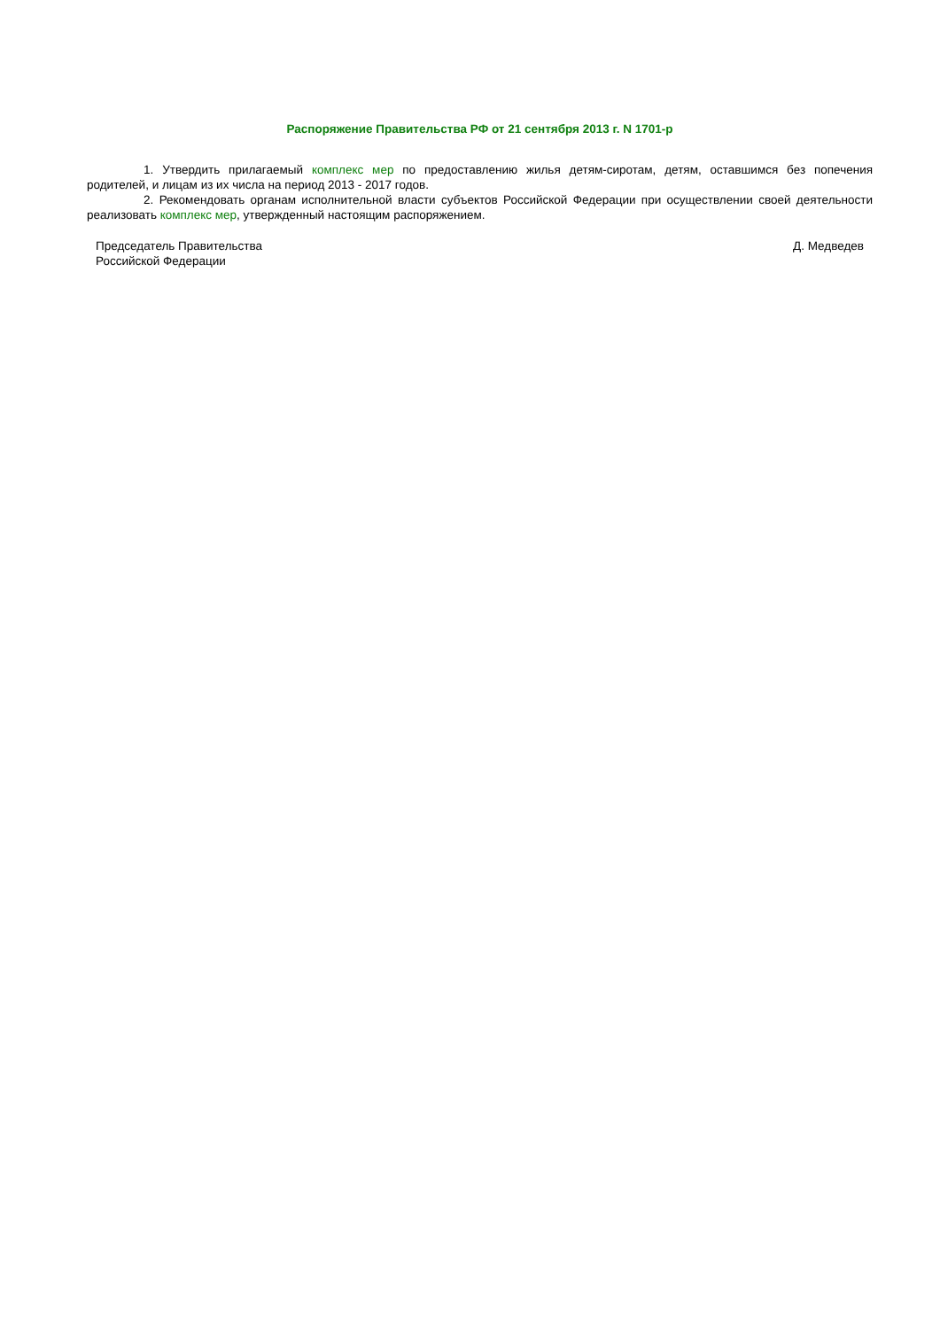Распоряжение Правительства РФ от 21 сентября 2013 г. N 1701-р
1. Утвердить прилагаемый комплекс мер по предоставлению жилья детям-сиротам, детям, оставшимся без попечения родителей, и лицам из их числа на период 2013 - 2017 годов.
2. Рекомендовать органам исполнительной власти субъектов Российской Федерации при осуществлении своей деятельности реализовать комплекс мер, утвержденный настоящим распоряжением.
Председатель Правительства
Российской Федерации
Д. Медведев